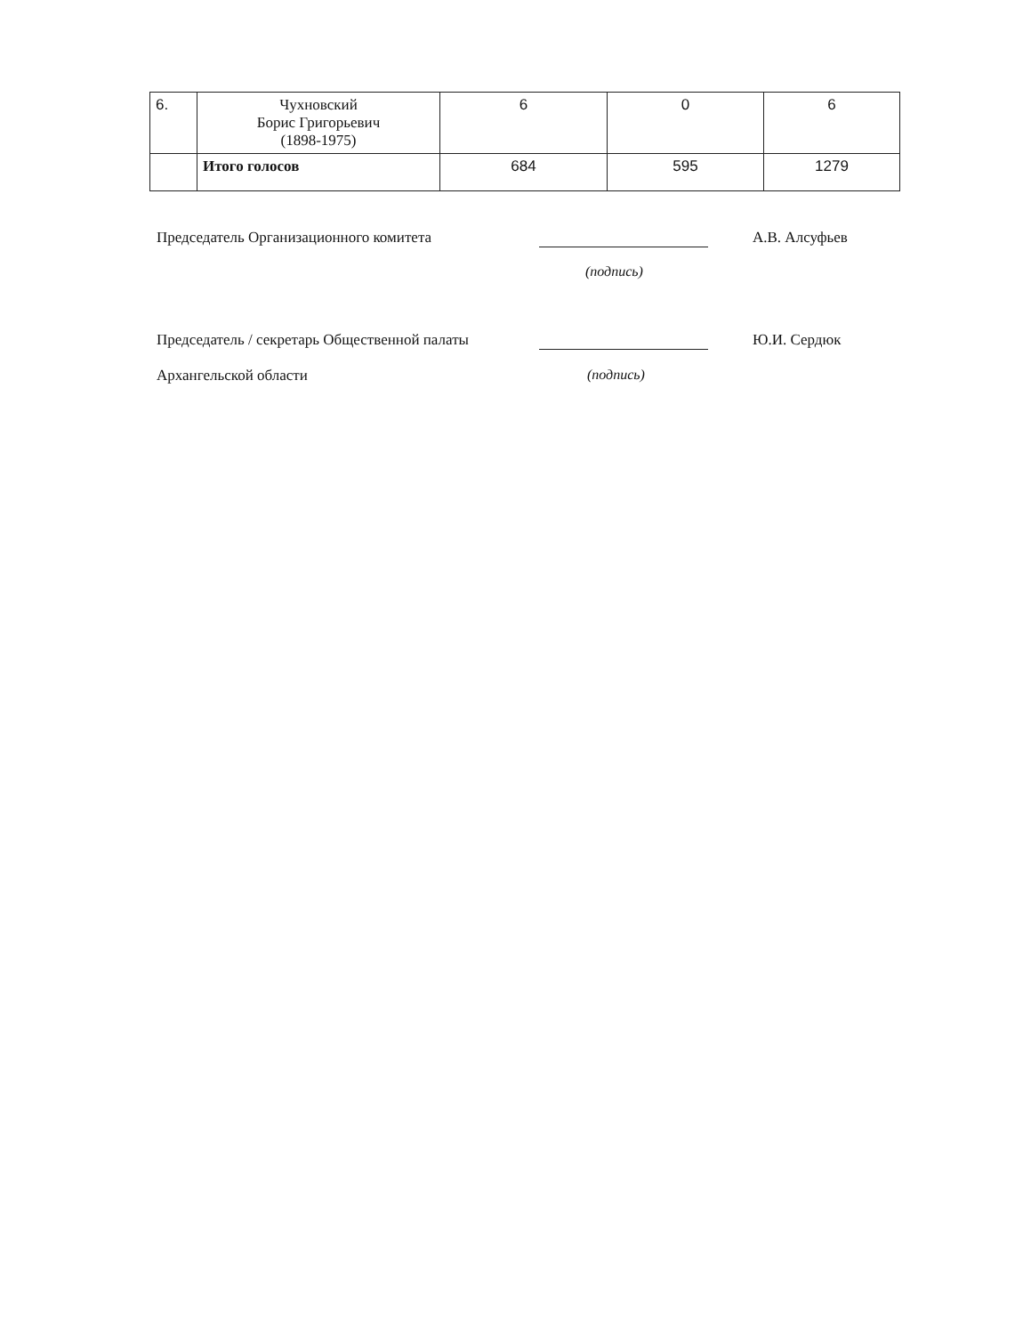| 6. | Чухновский Борис Григорьевич (1898-1975) | 6 | 0 | 6 |
| | Итого голосов | 684 | 595 | 1279 |
Председатель Организационного комитета А.В. Алсуфьев
(подпись)
Председатель / секретарь Общественной палаты
Ю.И. Сердюк
Архангельской области (подпись)